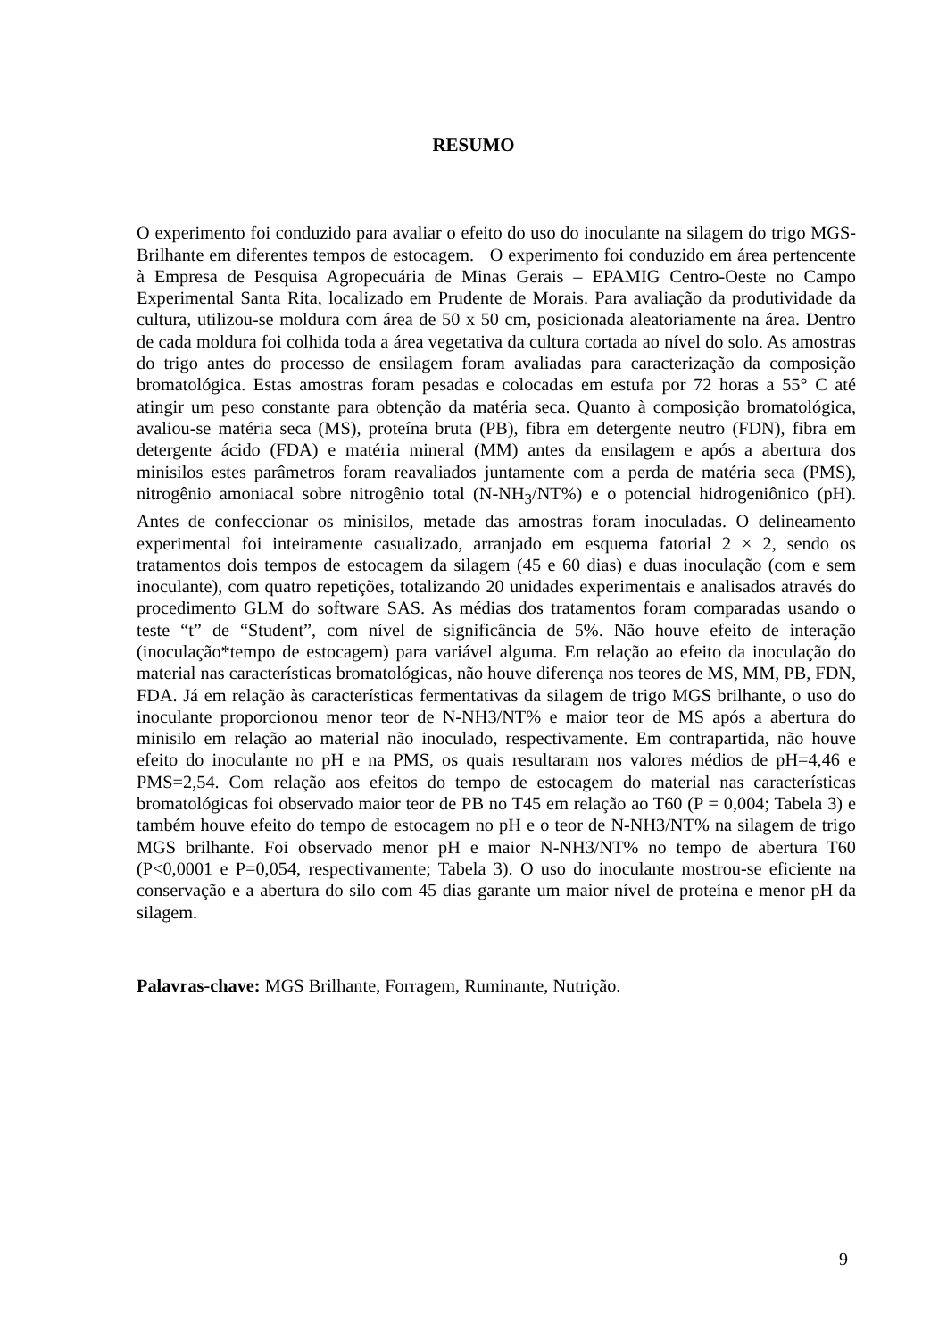RESUMO
O experimento foi conduzido para avaliar o efeito do uso do inoculante na silagem do trigo MGS-Brilhante em diferentes tempos de estocagem. O experimento foi conduzido em área pertencente à Empresa de Pesquisa Agropecuária de Minas Gerais – EPAMIG Centro-Oeste no Campo Experimental Santa Rita, localizado em Prudente de Morais. Para avaliação da produtividade da cultura, utilizou-se moldura com área de 50 x 50 cm, posicionada aleatoriamente na área. Dentro de cada moldura foi colhida toda a área vegetativa da cultura cortada ao nível do solo. As amostras do trigo antes do processo de ensilagem foram avaliadas para caracterização da composição bromatológica. Estas amostras foram pesadas e colocadas em estufa por 72 horas a 55° C até atingir um peso constante para obtenção da matéria seca. Quanto à composição bromatológica, avaliou-se matéria seca (MS), proteína bruta (PB), fibra em detergente neutro (FDN), fibra em detergente ácido (FDA) e matéria mineral (MM) antes da ensilagem e após a abertura dos minisilos estes parâmetros foram reavaliados juntamente com a perda de matéria seca (PMS), nitrogênio amoniacal sobre nitrogênio total (N-NH<sub>3</sub>/NT%) e o potencial hidrogeniônico (pH). Antes de confeccionar os minisilos, metade das amostras foram inoculadas. O delineamento experimental foi inteiramente casualizado, arranjado em esquema fatorial 2 × 2, sendo os tratamentos dois tempos de estocagem da silagem (45 e 60 dias) e duas inoculação (com e sem inoculante), com quatro repetições, totalizando 20 unidades experimentais e analisados através do procedimento GLM do software SAS. As médias dos tratamentos foram comparadas usando o teste “t” de “Student”, com nível de significância de 5%. Não houve efeito de interação (inoculação*tempo de estocagem) para variável alguma. Em relação ao efeito da inoculação do material nas características bromatológicas, não houve diferença nos teores de MS, MM, PB, FDN, FDA. Já em relação às características fermentativas da silagem de trigo MGS brilhante, o uso do inoculante proporcionou menor teor de N-NH3/NT% e maior teor de MS após a abertura do minisilo em relação ao material não inoculado, respectivamente. Em contrapartida, não houve efeito do inoculante no pH e na PMS, os quais resultaram nos valores médios de pH=4,46 e PMS=2,54. Com relação aos efeitos do tempo de estocagem do material nas características bromatológicas foi observado maior teor de PB no T45 em relação ao T60 (P = 0,004; Tabela 3) e também houve efeito do tempo de estocagem no pH e o teor de N-NH3/NT% na silagem de trigo MGS brilhante. Foi observado menor pH e maior N-NH3/NT% no tempo de abertura T60 (P<0,0001 e P=0,054, respectivamente; Tabela 3). O uso do inoculante mostrou-se eficiente na conservação e a abertura do silo com 45 dias garante um maior nível de proteína e menor pH da silagem.
Palavras-chave: MGS Brilhante, Forragem, Ruminante, Nutrição.
9